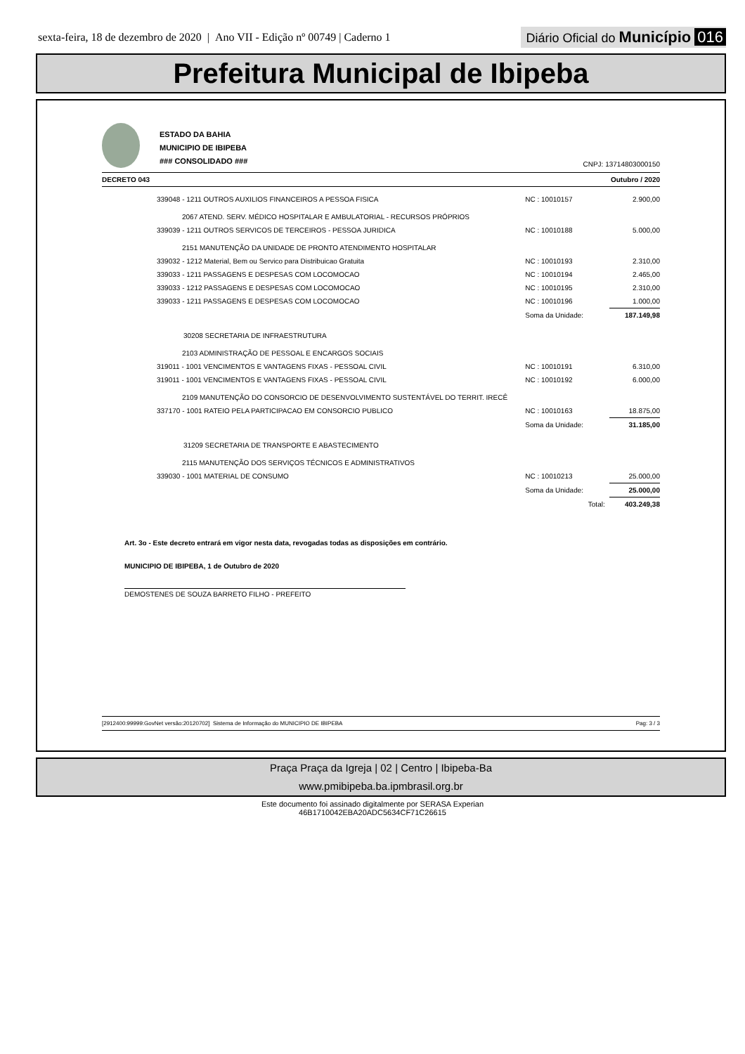sexta-feira, 18 de dezembro de 2020 | Ano VII - Edição nº 00749 | Caderno 1
Diário Oficial do Município 016
Prefeitura Municipal de Ibipeba
ESTADO DA BAHIA
MUNICIPIO DE IBIPEBA
### CONSOLIDADO ###
CNPJ: 13714803000150
DECRETO 043 Outubro / 2020
| 339048 - 1211 OUTROS AUXILIOS FINANCEIROS A PESSOA FISICA | NC : 10010157 | 2.900,00 |
| 2067 ATEND. SERV. MÉDICO HOSPITALAR E AMBULATORIAL - RECURSOS PRÓPRIOS | | |
| 339039 - 1211 OUTROS SERVICOS DE TERCEIROS - PESSOA JURIDICA | NC : 10010188 | 5.000,00 |
| 2151 MANUTENÇÃO DA UNIDADE DE PRONTO ATENDIMENTO HOSPITALAR | | |
| 339032 - 1212 Material, Bem ou Servico para Distribuicao Gratuita | NC : 10010193 | 2.310,00 |
| 339033 - 1211 PASSAGENS E DESPESAS COM LOCOMOCAO | NC : 10010194 | 2.465,00 |
| 339033 - 1212 PASSAGENS E DESPESAS COM LOCOMOCAO | NC : 10010195 | 2.310,00 |
| 339033 - 1211 PASSAGENS E DESPESAS COM LOCOMOCAO | NC : 10010196 | 1.000,00 |
| | Soma da Unidade: | 187.149,98 |
| 30208 SECRETARIA DE INFRAESTRUTURA | | |
| 2103 ADMINISTRAÇÃO DE PESSOAL E ENCARGOS SOCIAIS | | |
| 319011 - 1001 VENCIMENTOS E VANTAGENS FIXAS - PESSOAL CIVIL | NC : 10010191 | 6.310,00 |
| 319011 - 1001 VENCIMENTOS E VANTAGENS FIXAS - PESSOAL CIVIL | NC : 10010192 | 6.000,00 |
| 2109 MANUTENÇÃO DO CONSORCIO DE DESENVOLVIMENTO SUSTENTÁVEL DO TERRIT. IRECÊ | | |
| 337170 - 1001 RATEIO PELA PARTICIPACAO EM CONSORCIO PUBLICO | NC : 10010163 | 18.875,00 |
| | Soma da Unidade: | 31.185,00 |
| 31209 SECRETARIA DE TRANSPORTE E ABASTECIMENTO | | |
| 2115 MANUTENÇÃO DOS SERVIÇOS TÉCNICOS E ADMINISTRATIVOS | | |
| 339030 - 1001 MATERIAL DE CONSUMO | NC : 10010213 | 25.000,00 |
| | Soma da Unidade: | 25.000,00 |
| | Total: | 403.249,38 |
Art. 3o - Este decreto entrará em vigor nesta data, revogadas todas as disposições em contrário.
MUNICIPIO DE IBIPEBA, 1 de Outubro de 2020
DEMOSTENES DE SOUZA BARRETO FILHO - PREFEITO
[2912400:99999:GovNet versão:20120702] Sistema de Informação do MUNICIPIO DE IBIPEBA Pag: 3 / 3
Praça Praça da Igreja | 02 | Centro | Ibipeba-Ba
www.pmibipeba.ba.ipmbrasil.org.br
Este documento foi assinado digitalmente por SERASA Experian
46B1710042EBA20ADC5634CF71C26615